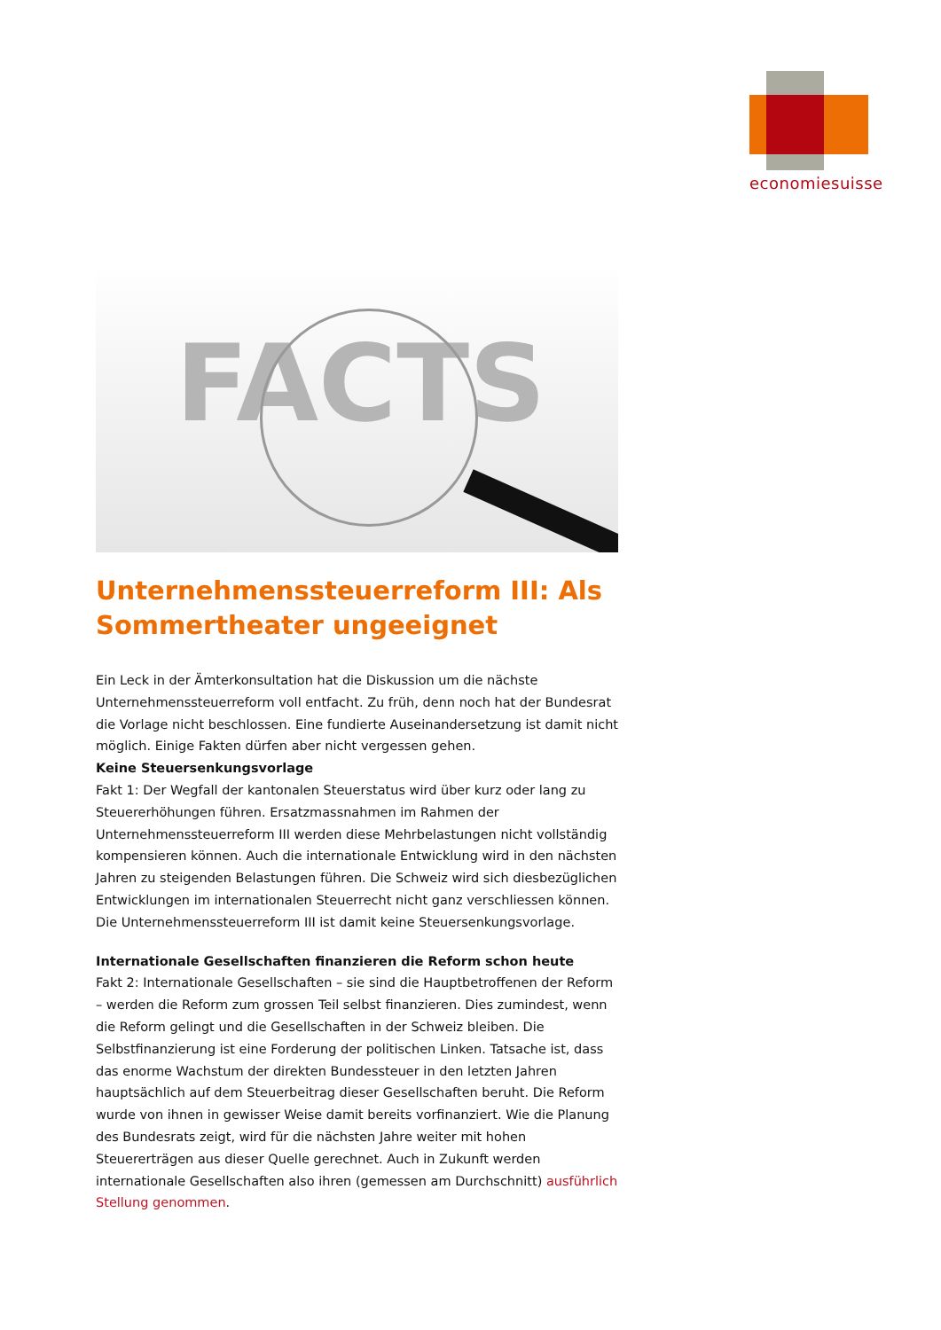economiesuisse
FACTS
Unternehmenssteuerreform III: Als Sommertheater ungeeignet
Ein Leck in der Ämterkonsultation hat die Diskussion um die nächste Unternehmenssteuerreform voll entfacht. Zu früh, denn noch hat der Bundesrat die Vorlage nicht beschlossen. Eine fundierte Auseinandersetzung ist damit nicht möglich. Einige Fakten dürfen aber nicht vergessen gehen.
Keine Steuersenkungsvorlage
Fakt 1: Der Wegfall der kantonalen Steuerstatus wird über kurz oder lang zu Steuererhöhungen führen. Ersatzmassnahmen im Rahmen der Unternehmenssteuerreform III werden diese Mehrbelastungen nicht vollständig kompensieren können. Auch die internationale Entwicklung wird in den nächsten Jahren zu steigenden Belastungen führen. Die Schweiz wird sich diesbezüglichen Entwicklungen im internationalen Steuerrecht nicht ganz verschliessen können. Die Unternehmenssteuerreform III ist damit keine Steuersenkungsvorlage.
Internationale Gesellschaften finanzieren die Reform schon heute
Fakt 2: Internationale Gesellschaften – sie sind die Hauptbetroffenen der Reform – werden die Reform zum grossen Teil selbst finanzieren. Dies zumindest, wenn die Reform gelingt und die Gesellschaften in der Schweiz bleiben. Die Selbstfinanzierung ist eine Forderung der politischen Linken. Tatsache ist, dass das enorme Wachstum der direkten Bundessteuer in den letzten Jahren hauptsächlich auf dem Steuerbeitrag dieser Gesellschaften beruht. Die Reform wurde von ihnen in gewisser Weise damit bereits vorfinanziert. Wie die Planung des Bundesrats zeigt, wird für die nächsten Jahre weiter mit hohen Steuererträgen aus dieser Quelle gerechnet. Auch in Zukunft werden internationale Gesellschaften also ihren (gemessen am Durchschnitt) ausführlich Stellung genommen.